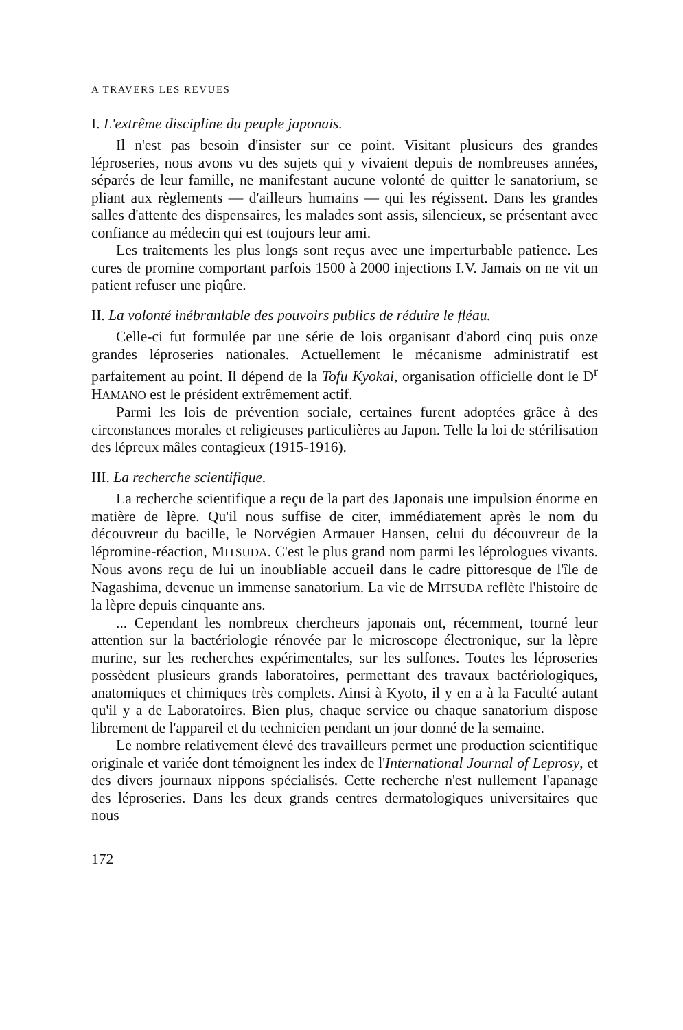A TRAVERS LES REVUES
I. L'extrême discipline du peuple japonais.
Il n'est pas besoin d'insister sur ce point. Visitant plusieurs des grandes léproseries, nous avons vu des sujets qui y vivaient depuis de nombreuses années, séparés de leur famille, ne manifestant aucune volonté de quitter le sanatorium, se pliant aux règlements — d'ailleurs humains — qui les régissent. Dans les grandes salles d'attente des dispensaires, les malades sont assis, silencieux, se présentant avec confiance au médecin qui est toujours leur ami.
Les traitements les plus longs sont reçus avec une imperturbable patience. Les cures de promine comportant parfois 1500 à 2000 injections I.V. Jamais on ne vit un patient refuser une piqûre.
II. La volonté inébranlable des pouvoirs publics de réduire le fléau.
Celle-ci fut formulée par une série de lois organisant d'abord cinq puis onze grandes léproseries nationales. Actuellement le mécanisme administratif est parfaitement au point. Il dépend de la Tofu Kyokai, organisation officielle dont le D<sup>r</sup> HAMANO est le président extrêmement actif.
Parmi les lois de prévention sociale, certaines furent adoptées grâce à des circonstances morales et religieuses particulières au Japon. Telle la loi de stérilisation des lépreux mâles contagieux (1915-1916).
III. La recherche scientifique.
La recherche scientifique a reçu de la part des Japonais une impulsion énorme en matière de lèpre. Qu'il nous suffise de citer, immédiatement après le nom du découvreur du bacille, le Norvégien Armauer Hansen, celui du découvreur de la lépromine-réaction, MITSUDA. C'est le plus grand nom parmi les léprologues vivants. Nous avons reçu de lui un inoubliable accueil dans le cadre pittoresque de l'île de Nagashima, devenue un immense sanatorium. La vie de MITSUDA reflète l'histoire de la lèpre depuis cinquante ans.
... Cependant les nombreux chercheurs japonais ont, récemment, tourné leur attention sur la bactériologie rénovée par le microscope électronique, sur la lèpre murine, sur les recherches expérimentales, sur les sulfones. Toutes les léproseries possèdent plusieurs grands laboratoires, permettant des travaux bactériologiques, anatomiques et chimiques très complets. Ainsi à Kyoto, il y en a à la Faculté autant qu'il y a de Laboratoires. Bien plus, chaque service ou chaque sanatorium dispose librement de l'appareil et du technicien pendant un jour donné de la semaine.
Le nombre relativement élevé des travailleurs permet une production scientifique originale et variée dont témoignent les index de l'International Journal of Leprosy, et des divers journaux nippons spécialisés. Cette recherche n'est nullement l'apanage des léproseries. Dans les deux grands centres dermatologiques universitaires que nous
172